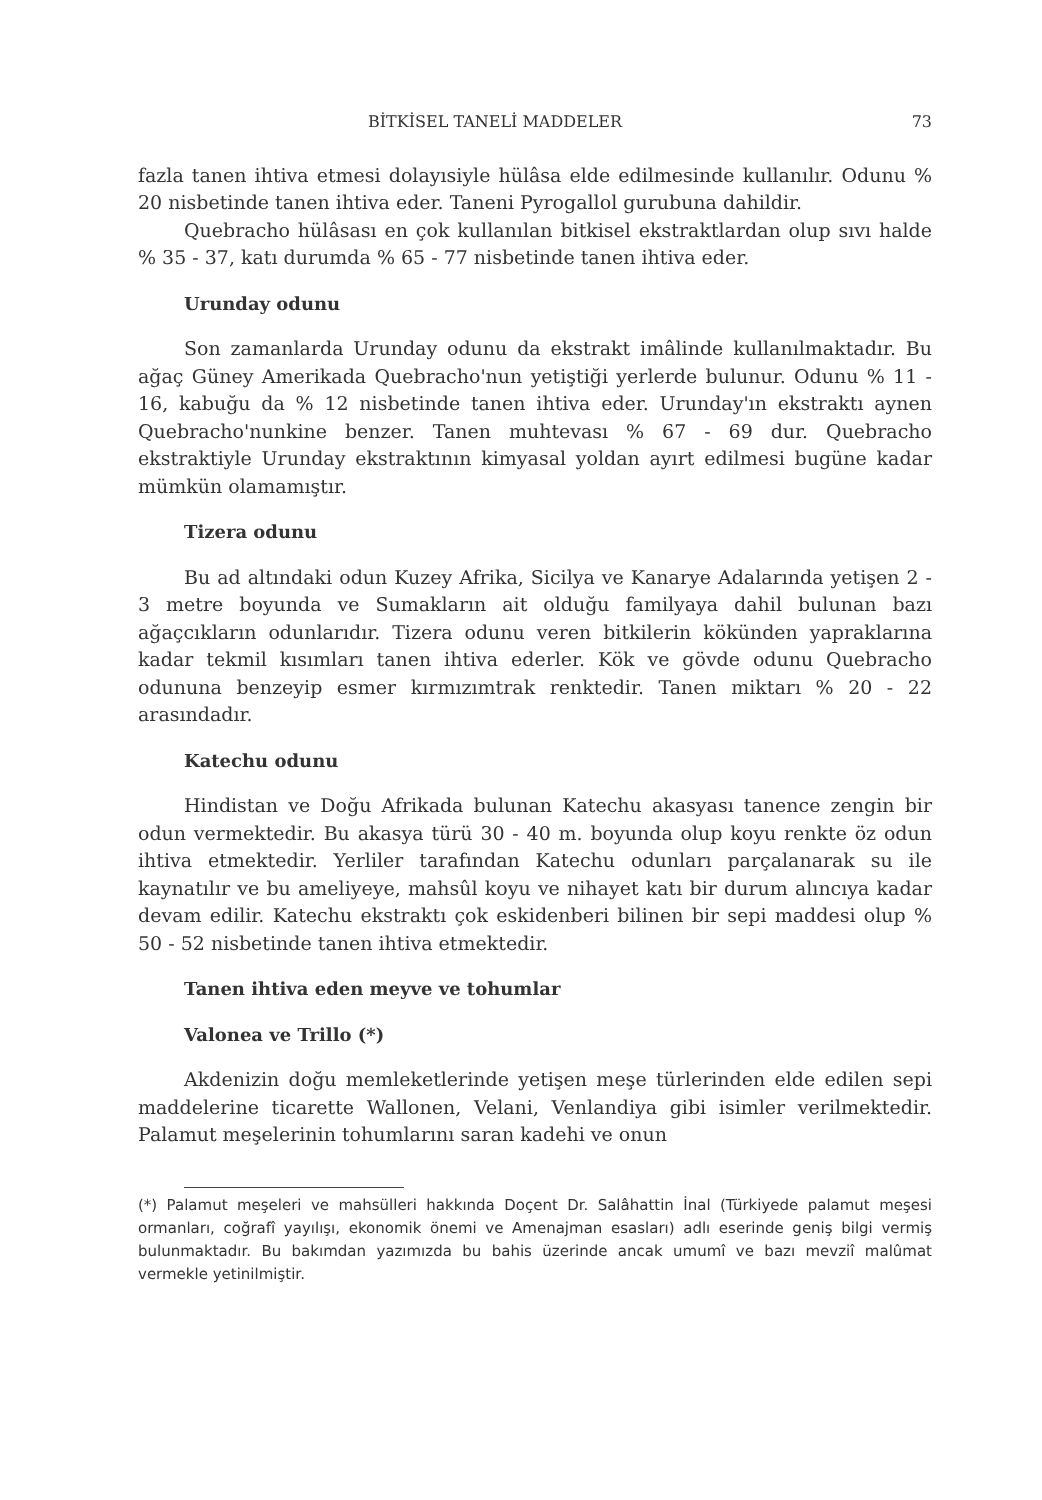BİTKİSEL TANELİ MADDELER 73
fazla tanen ihtiva etmesi dolayısiyle hülâsa elde edilmesinde kullanılır. Odunu % 20 nisbetinde tanen ihtiva eder. Taneni Pyrogallol gurubuna dahildir.
Quebracho hülâsası en çok kullanılan bitkisel ekstraktlardan olup sıvı halde % 35 - 37, katı durumda % 65 - 77 nisbetinde tanen ihtiva eder.
Urunday odunu
Son zamanlarda Urunday odunu da ekstrakt imâlinde kullanılmaktadır. Bu ağaç Güney Amerikada Quebracho'nun yetiştiği yerlerde bulunur. Odunu % 11 - 16, kabuğu da % 12 nisbetinde tanen ihtiva eder. Urunday'ın ekstraktı aynen Quebracho'nunkine benzer. Tanen muhtevası % 67 - 69 dur. Quebracho ekstraktiyle Urunday ekstraktının kimyasal yoldan ayırt edilmesi bugüne kadar mümkün olamamıştır.
Tizera odunu
Bu ad altındaki odun Kuzey Afrika, Sicilya ve Kanarye Adalarında yetişen 2 - 3 metre boyunda ve Sumakların ait olduğu familyaya dahil bulunan bazı ağaçcıkların odunlarıdır. Tizera odunu veren bitkilerin kökünden yapraklarına kadar tekmil kısımları tanen ihtiva ederler. Kök ve gövde odunu Quebracho odununa benzeyip esmer kırmızımtrak renktedir. Tanen miktarı % 20 - 22 arasındadır.
Katechu odunu
Hindistan ve Doğu Afrikada bulunan Katechu akasyası tanence zengin bir odun vermektedir. Bu akasya türü 30 - 40 m. boyunda olup koyu renkte öz odun ihtiva etmektedir. Yerliler tarafından Katechu odunları parçalanarak su ile kaynatılır ve bu ameliyeye, mahsûl koyu ve nihayet katı bir durum alıncıya kadar devam edilir. Katechu ekstraktı çok eskidenberi bilinen bir sepi maddesi olup % 50 - 52 nisbetinde tanen ihtiva etmektedir.
Tanen ihtiva eden meyve ve tohumlar
Valonea ve Trillo (*)
Akdenizin doğu memleketlerinde yetişen meşe türlerinden elde edilen sepi maddelerine ticarette Wallonen, Velani, Venlandiya gibi isimler verilmektedir. Palamut meşelerinin tohumlarını saran kadehi ve onun
(*) Palamut meşeleri ve mahsülleri hakkında Doçent Dr. Salâhattin İnal (Türkiyede palamut meşesi ormanları, coğrafî yayılışı, ekonomik önemi ve Amenajman esasları) adlı eserinde geniş bilgi vermiş bulunmaktadır. Bu bakımdan yazımızda bu bahis üzerinde ancak umumî ve bazı mevziî malûmat vermekle yetinilmiştir.